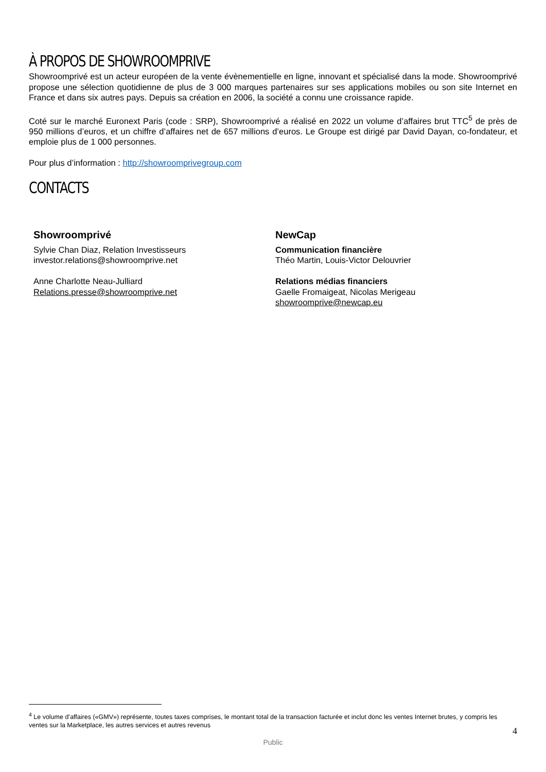À PROPOS DE SHOWROOMPRIVE
Showroomprivé est un acteur européen de la vente évènementielle en ligne, innovant et spécialisé dans la mode. Showroomprivé propose une sélection quotidienne de plus de 3 000 marques partenaires sur ses applications mobiles ou son site Internet en France et dans six autres pays. Depuis sa création en 2006, la société a connu une croissance rapide.
Coté sur le marché Euronext Paris (code : SRP), Showroomprivé a réalisé en 2022 un volume d’affaires brut TTC<sup>5</sup> de près de 950 millions d’euros, et un chiffre d’affaires net de 657 millions d’euros. Le Groupe est dirigé par David Dayan, co-fondateur, et emploie plus de 1 000 personnes.
Pour plus d’information : http://showroomprivegroup.com
CONTACTS
Showroomprivé
Sylvie Chan Diaz, Relation Investisseurs
investor.relations@showroomprive.net
Anne Charlotte Neau-Julliard
Relations.presse@showroomprive.net
NewCap
Communication financière
Théo Martin, Louis-Victor Delouvrier
Relations médias financiers
Gaelle Fromaigeat, Nicolas Merigeau
showroomprive@newcap.eu
<sup>4</sup> Le volume d’affaires («GMV») représente, toutes taxes comprises, le montant total de la transaction facturée et inclut donc les ventes Internet brutes, y compris les ventes sur la Marketplace, les autres services et autres revenus
4
Public